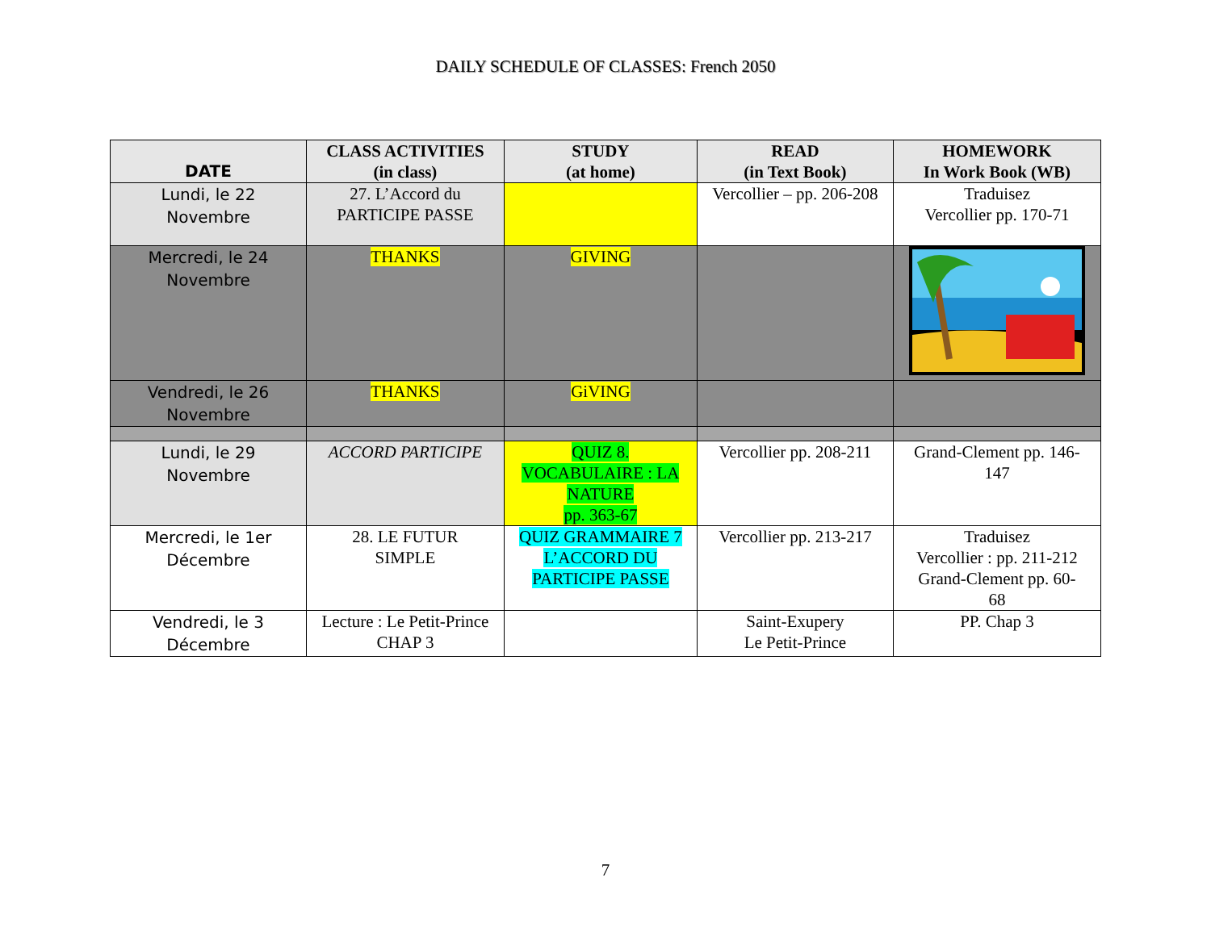DAILY SCHEDULE OF CLASSES: French 2050
| DATE | CLASS ACTIVITIES (in class) | STUDY (at home) | READ (in Text Book) | HOMEWORK In Work Book (WB) |
| --- | --- | --- | --- | --- |
| Lundi, le 22 Novembre | 27. L’Accord du PARTICIPE PASSE | | Vercollier – pp. 206-208 | Traduisez Vercollier pp. 170-71 |
| Mercredi, le 24 Novembre | THANKS | GIVING | | |
| Vendredi, le 26 Novembre | THANKS | GiVING | | |
| Lundi, le 29 Novembre | ACCORD PARTICIPE | QUIZ 8. VOCABULAIRE : LA NATURE pp. 363-67 | Vercollier pp. 208-211 | Grand-Clement pp. 146- 147 |
| Mercredi, le 1er Décembre | 28. LE FUTUR SIMPLE | QUIZ GRAMMAIRE 7 L’ACCORD DU PARTICIPE PASSE | Vercollier pp. 213-217 | Traduisez Vercollier : pp. 211-212 Grand-Clement pp. 60- 68 |
| Vendredi, le 3 Décembre | Lecture : Le Petit-Prince CHAP 3 | | Saint-Exupery Le Petit-Prince | PP. Chap 3 |
7